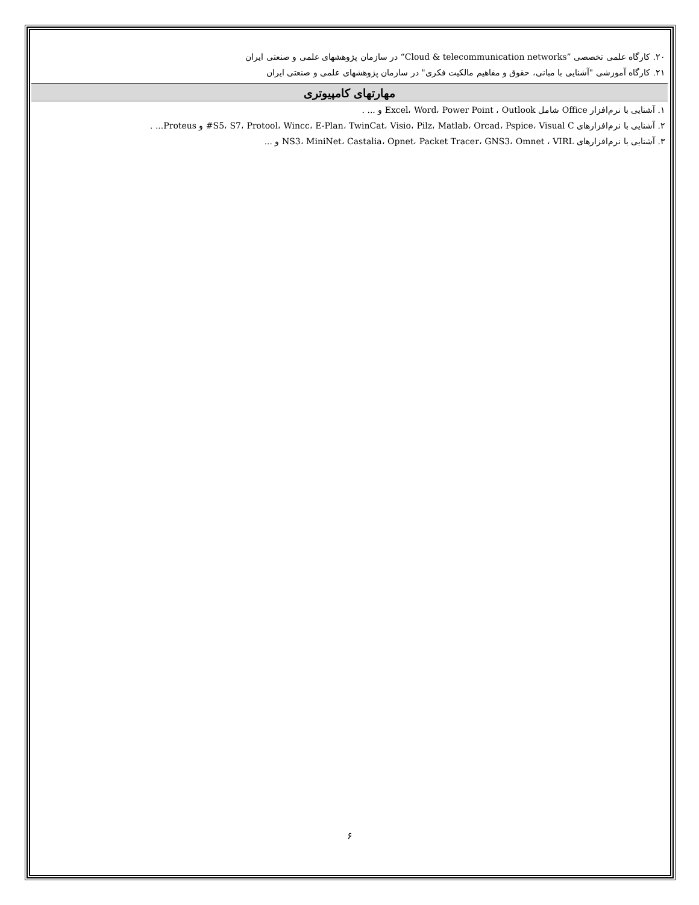۲۰. کارگاه علمی تخصصی ”Cloud & telecommunication networks“ در سازمان پژوهشهای علمی و صنعتی ایران
۲۱. کارگاه آموزشی "آشنایی با مبانی، حقوق و مفاهیم مالکیت فکری" در سازمان پژوهشهای علمی و صنعتی ایران
مهارتهای کامپیوتری
۱. آشنایی با نرم‌افزار Office شامل Excel، Word، Power Point ، Outlook و ... .
۲. آشنایی با نرم‌افزارهای S5، S7، Protool، Wincc، E-Plan، TwinCat، Visio، Pilz، Matlab، Orcad، Pspice، Visual C# و Proteus... .
۳. آشنایی با نرم‌افزارهای NS3، MiniNet، Castalia، Opnet، Packet Tracer، GNS3، Omnet ، VIRL و ...
۶